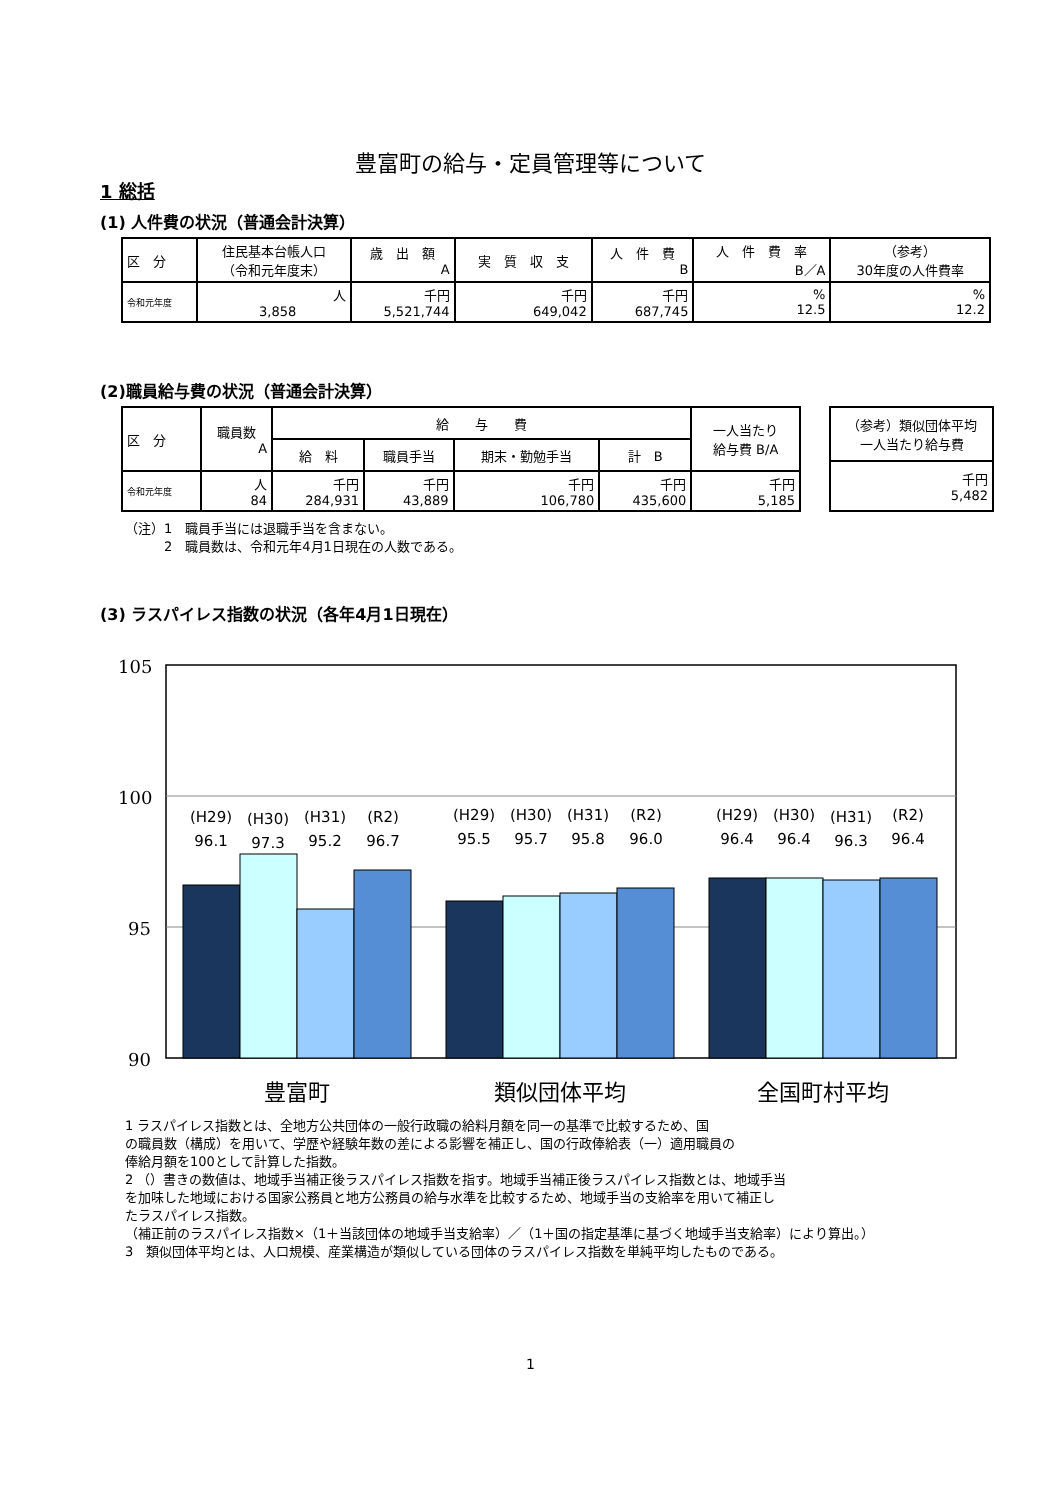豊富町の給与・定員管理等について
1 総括
(1) 人件費の状況（普通会計決算）
| 区 分 | 住民基本台帳人口 （令和元年度末） | 歳 出 額 A | 実 質 収 支 | 人 件 費 B | 人 件 費 率 B／A | （参考） 30年度の人件費率 |
| --- | --- | --- | --- | --- | --- | --- |
| 令和元年度 | 人 3,858 | 千円 5,521,744 | 千円 649,042 | 千円 687,745 | % 12.5 | % 12.2 |
(2)職員給与費の状況（普通会計決算）
| 区 分 | 職員数 A | 給 与 費 | | | | 一人当たり 給与費 B/A |
| --- | --- | --- | --- | --- | --- | --- |
| | | 給 料 | 職員手当 | 期末・勤勉手当 | 計 B | |
| 令和元年度 | 人 84 | 千円 284,931 | 千円 43,889 | 千円 106,780 | 千円 435,600 | 千円 5,185 |
| （参考）類似団体平均 一人当たり給与費 |
| --- |
| 千円 5,482 |
（注）1　職員手当には退職手当を含まない。
　　　2　職員数は、令和元年4月1日現在の人数である。
(3) ラスパイレス指数の状況（各年4月1日現在）
105
100
95
90
(H29)
(H30)
(H31)
(R2)
96.1
97.3
95.2
96.7
(H29)
(H30)
(H31)
(R2)
95.5
95.7
95.8
96.0
(H29)
(H30)
(H31)
(R2)
96.4
96.4
96.3
96.4
豊富町
類似団体平均
全国町村平均
1 ラスパイレス指数とは、全地方公共団体の一般行政職の給料月額を同一の基準で比較するため、国
の職員数（構成）を用いて、学歴や経験年数の差による影響を補正し、国の行政俸給表（一）適用職員の
俸給月額を100として計算した指数。
2 （）書きの数値は、地域手当補正後ラスパイレス指数を指す。地域手当補正後ラスパイレス指数とは、地域手当
を加味した地域における国家公務員と地方公務員の給与水準を比較するため、地域手当の支給率を用いて補正し
たラスパイレス指数。
（補正前のラスパイレス指数×（1＋当該団体の地域手当支給率）／（1＋国の指定基準に基づく地域手当支給率）により算出。）
3　類似団体平均とは、人口規模、産業構造が類似している団体のラスパイレス指数を単純平均したものである。
1